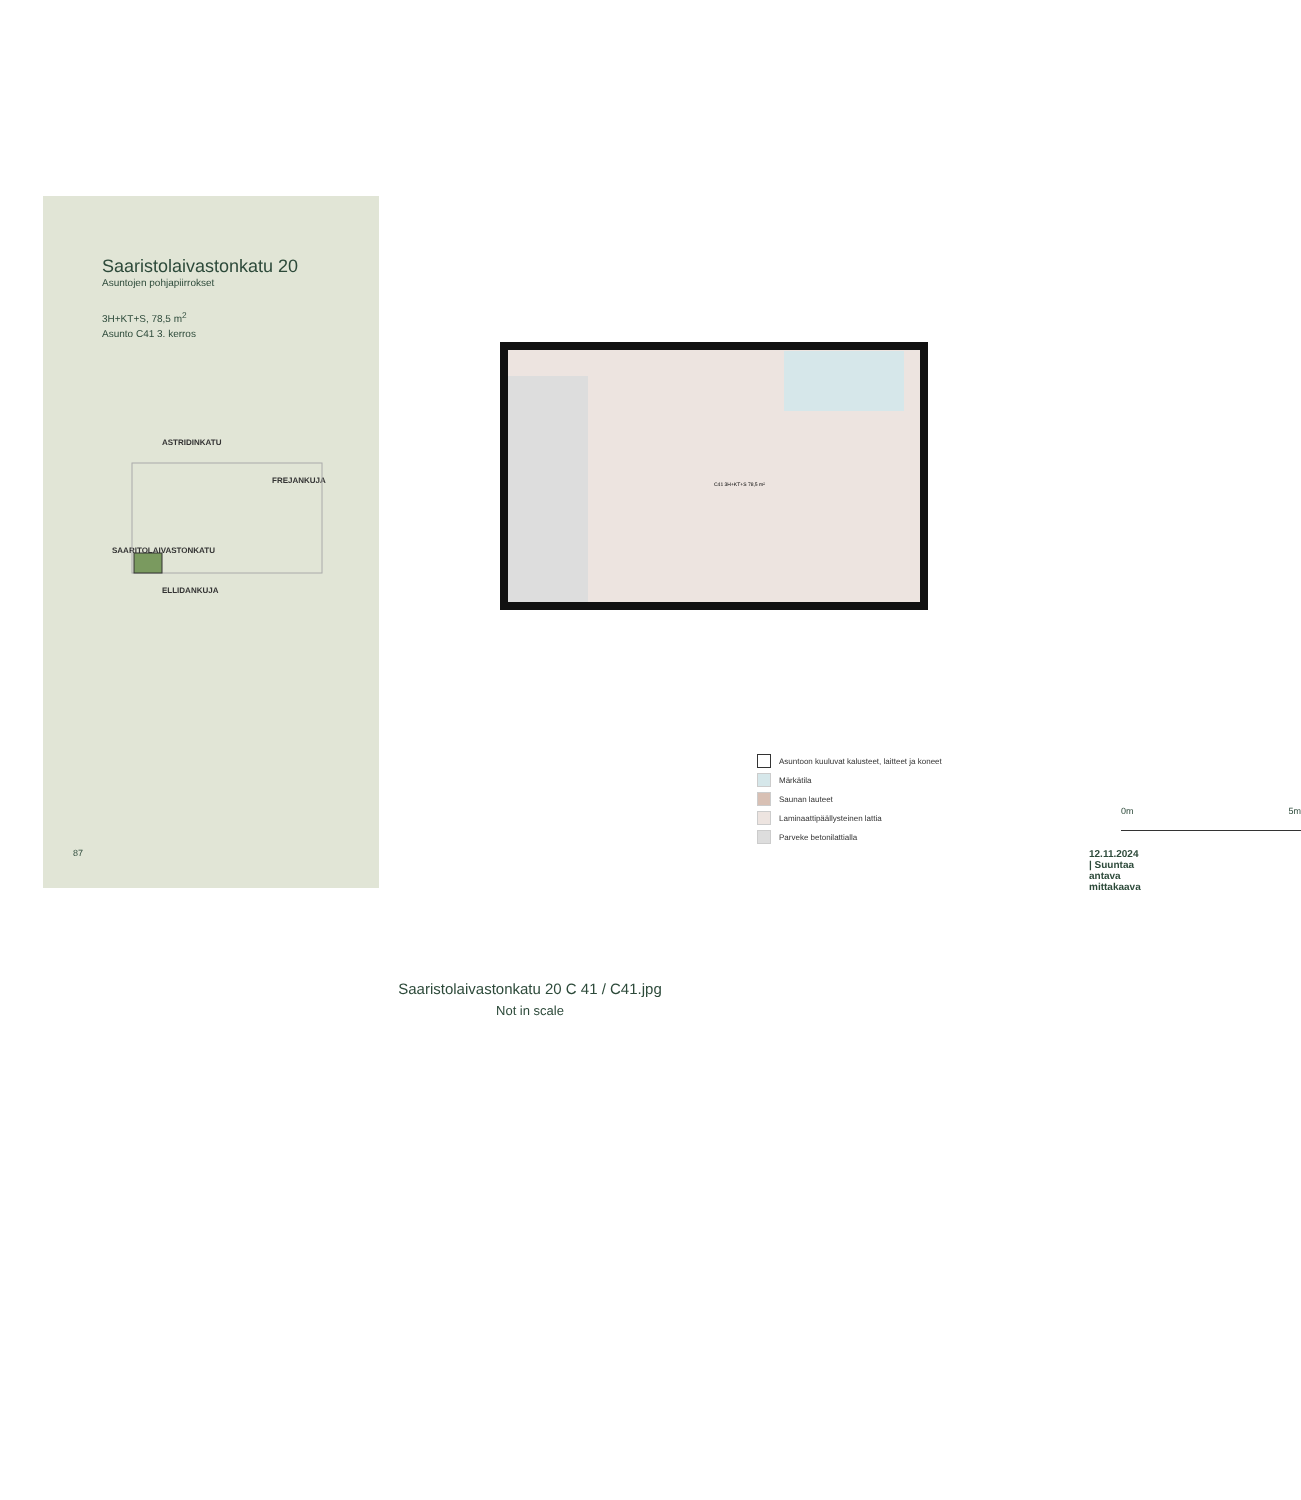Saaristolaivastonkatu 20
Asuntojen pohjapiirrokset
3H+KT+S, 78,5 m<sup>2</sup>
Asunto C41 3. kerros
ASTRIDINKATU
SAARITOLAIVASTONKATU
FREJANKUJA
ELLIDANKUJA
87
C41 3H+KT+S 78,5 m²
Asuntoon kuuluvat kalusteet, laitteet ja koneet
Märkätila
Saunan lauteet
Laminaattipäällysteinen lattia
Parveke betonilattialla
0m 5m
12.11.2024 | Suuntaa antava mittakaava
Saaristolaivastonkatu 20 C 41 / C41.jpg
Not in scale